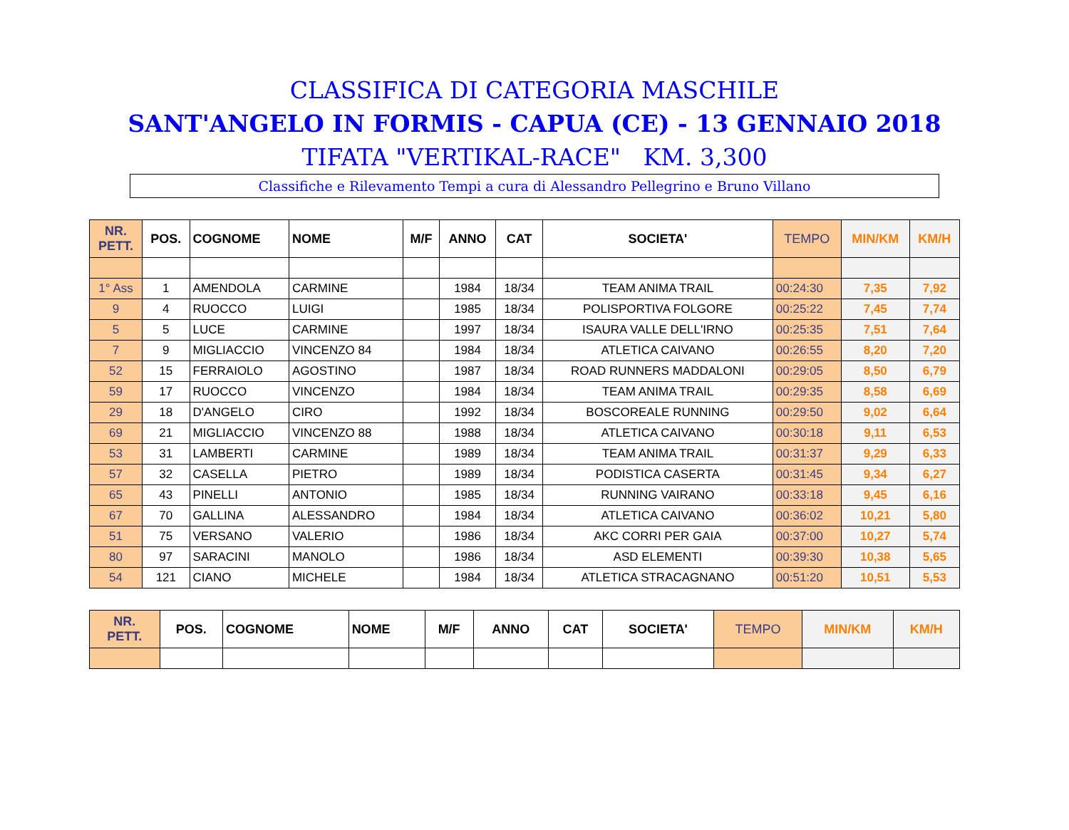CLASSIFICA DI CATEGORIA MASCHILE
SANT'ANGELO IN FORMIS - CAPUA (CE) - 13 GENNAIO 2018
TIFATA "VERTIKAL-RACE" KM. 3,300
Classifiche e Rilevamento Tempi a cura di Alessandro Pellegrino e Bruno Villano
| NR. PETT. | POS. | COGNOME | NOME | M/F | ANNO | CAT | SOCIETA' | TEMPO | MIN/KM | KM/H |
| --- | --- | --- | --- | --- | --- | --- | --- | --- | --- | --- |
| 1° Ass | 1 | AMENDOLA | CARMINE | | 1984 | 18/34 | TEAM ANIMA TRAIL | 00:24:30 | 7,35 | 7,92 |
| 9 | 4 | RUOCCO | LUIGI | | 1985 | 18/34 | POLISPORTIVA FOLGORE | 00:25:22 | 7,45 | 7,74 |
| 5 | 5 | LUCE | CARMINE | | 1997 | 18/34 | ISAURA VALLE DELL'IRNO | 00:25:35 | 7,51 | 7,64 |
| 7 | 9 | MIGLIACCIO | VINCENZO 84 | | 1984 | 18/34 | ATLETICA CAIVANO | 00:26:55 | 8,20 | 7,20 |
| 52 | 15 | FERRAIOLO | AGOSTINO | | 1987 | 18/34 | ROAD RUNNERS MADDALONI | 00:29:05 | 8,50 | 6,79 |
| 59 | 17 | RUOCCO | VINCENZO | | 1984 | 18/34 | TEAM ANIMA TRAIL | 00:29:35 | 8,58 | 6,69 |
| 29 | 18 | D'ANGELO | CIRO | | 1992 | 18/34 | BOSCOREALE RUNNING | 00:29:50 | 9,02 | 6,64 |
| 69 | 21 | MIGLIACCIO | VINCENZO 88 | | 1988 | 18/34 | ATLETICA CAIVANO | 00:30:18 | 9,11 | 6,53 |
| 53 | 31 | LAMBERTI | CARMINE | | 1989 | 18/34 | TEAM ANIMA TRAIL | 00:31:37 | 9,29 | 6,33 |
| 57 | 32 | CASELLA | PIETRO | | 1989 | 18/34 | PODISTICA CASERTA | 00:31:45 | 9,34 | 6,27 |
| 65 | 43 | PINELLI | ANTONIO | | 1985 | 18/34 | RUNNING VAIRANO | 00:33:18 | 9,45 | 6,16 |
| 67 | 70 | GALLINA | ALESSANDRO | | 1984 | 18/34 | ATLETICA CAIVANO | 00:36:02 | 10,21 | 5,80 |
| 51 | 75 | VERSANO | VALERIO | | 1986 | 18/34 | AKC CORRI PER GAIA | 00:37:00 | 10,27 | 5,74 |
| 80 | 97 | SARACINI | MANOLO | | 1986 | 18/34 | ASD ELEMENTI | 00:39:30 | 10,38 | 5,65 |
| 54 | 121 | CIANO | MICHELE | | 1984 | 18/34 | ATLETICA STRACAGNANO | 00:51:20 | 10,51 | 5,53 |
| NR. PETT. | POS. | COGNOME | NOME | M/F | ANNO | CAT | SOCIETA' | TEMPO | MIN/KM | KM/H |
| --- | --- | --- | --- | --- | --- | --- | --- | --- | --- | --- |